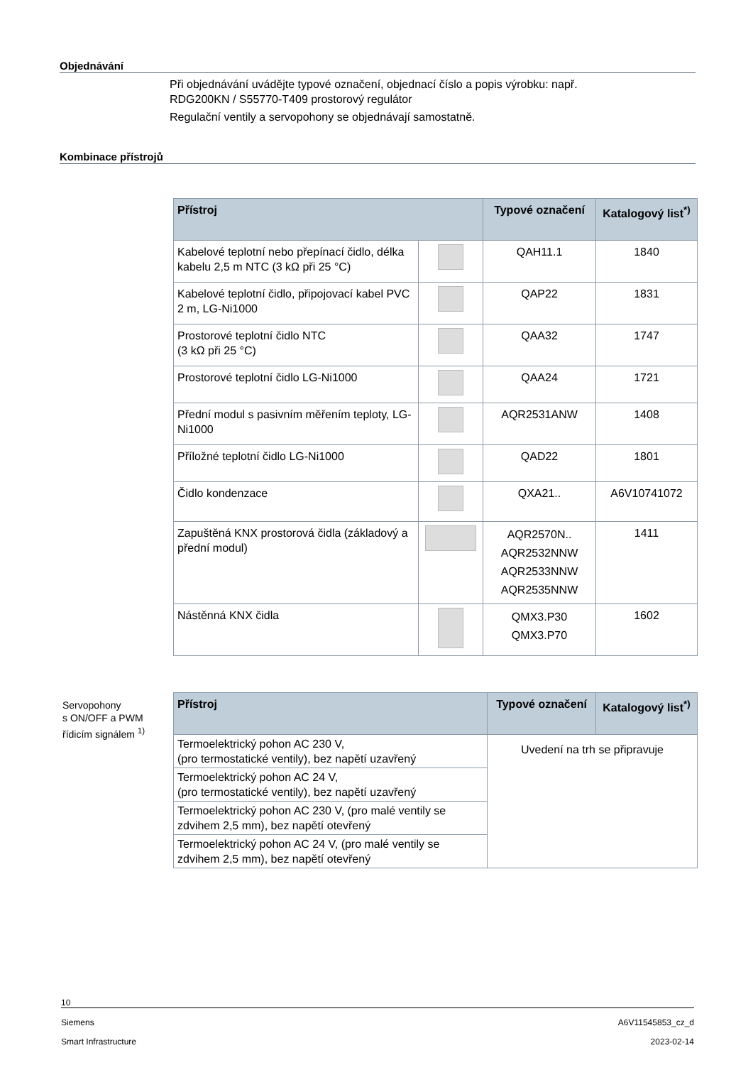Objednávání
Při objednávání uvádějte typové označení, objednací číslo a popis výrobku: např.
RDG200KN / S55770-T409 prostorový regulátor
Regulační ventily a servopohony se objednávají samostatně.
Kombinace přístrojů
| Přístroj | | Typové označení | Katalogový list<sup>*)</sup> |
| --- | --- | --- | --- |
| Kabelové teplotní nebo přepínací čidlo, délka kabelu 2,5 m NTC (3 kΩ při 25 °C) | | QAH11.1 | 1840 |
| Kabelové teplotní čidlo, připojovací kabel PVC 2 m, LG-Ni1000 | | QAP22 | 1831 |
| Prostorové teplotní čidlo NTC (3 kΩ při 25 °C) | | QAA32 | 1747 |
| Prostorové teplotní čidlo LG-Ni1000 | | QAA24 | 1721 |
| Přední modul s pasivním měřením teploty, LG-Ni1000 | | AQR2531ANW | 1408 |
| Příložné teplotní čidlo LG-Ni1000 | | QAD22 | 1801 |
| Čidlo kondenzace | | QXA21.. | A6V10741072 |
| Zapuštěná KNX prostorová čidla (základový a přední modul) | | AQR2570N.. AQR2532NNW AQR2533NNW AQR2535NNW | 1411 |
| Nástěnná KNX čidla | | QMX3.P30 QMX3.P70 | 1602 |
Servopohony
s ON/OFF a PWM
řídicím signálem <sup>1)</sup>
| Přístroj | Typové označení | Katalogový list<sup>*)</sup> |
| --- | --- | --- |
| Termoelektrický pohon AC 230 V, (pro termostatické ventily), bez napětí uzavřený | Uvedení na trh se připravuje | |
| Termoelektrický pohon AC 24 V, (pro termostatické ventily), bez napětí uzavřený | | |
| Termoelektrický pohon AC 230 V, (pro malé ventily se zdvihem 2,5 mm), bez napětí otevřený | | |
| Termoelektrický pohon AC 24 V, (pro malé ventily se zdvihem 2,5 mm), bez napětí otevřený | | |
10
Siemens A6V11545853_cz_d
Smart Infrastructure 2023-02-14